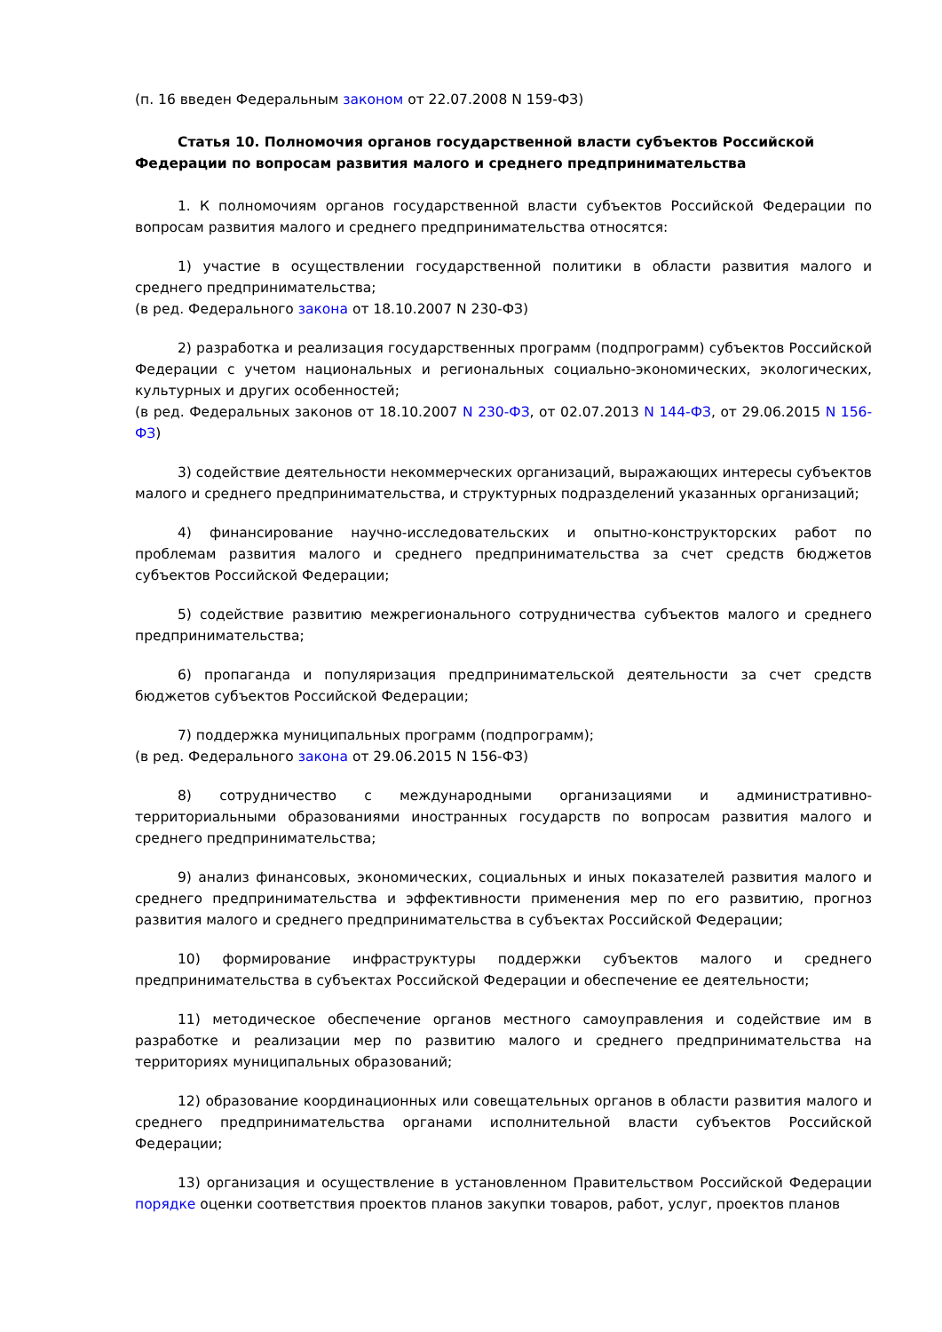(п. 16 введен Федеральным законом от 22.07.2008 N 159-ФЗ)
Статья 10. Полномочия органов государственной власти субъектов Российской Федерации по вопросам развития малого и среднего предпринимательства
1. К полномочиям органов государственной власти субъектов Российской Федерации по вопросам развития малого и среднего предпринимательства относятся:
1) участие в осуществлении государственной политики в области развития малого и среднего предпринимательства;
(в ред. Федерального закона от 18.10.2007 N 230-ФЗ)
2) разработка и реализация государственных программ (подпрограмм) субъектов Российской Федерации с учетом национальных и региональных социально-экономических, экологических, культурных и других особенностей;
(в ред. Федеральных законов от 18.10.2007 N 230-ФЗ, от 02.07.2013 N 144-ФЗ, от 29.06.2015 N 156-ФЗ)
3) содействие деятельности некоммерческих организаций, выражающих интересы субъектов малого и среднего предпринимательства, и структурных подразделений указанных организаций;
4) финансирование научно-исследовательских и опытно-конструкторских работ по проблемам развития малого и среднего предпринимательства за счет средств бюджетов субъектов Российской Федерации;
5) содействие развитию межрегионального сотрудничества субъектов малого и среднего предпринимательства;
6) пропаганда и популяризация предпринимательской деятельности за счет средств бюджетов субъектов Российской Федерации;
7) поддержка муниципальных программ (подпрограмм);
(в ред. Федерального закона от 29.06.2015 N 156-ФЗ)
8) сотрудничество с международными организациями и административно-территориальными образованиями иностранных государств по вопросам развития малого и среднего предпринимательства;
9) анализ финансовых, экономических, социальных и иных показателей развития малого и среднего предпринимательства и эффективности применения мер по его развитию, прогноз развития малого и среднего предпринимательства в субъектах Российской Федерации;
10) формирование инфраструктуры поддержки субъектов малого и среднего предпринимательства в субъектах Российской Федерации и обеспечение ее деятельности;
11) методическое обеспечение органов местного самоуправления и содействие им в разработке и реализации мер по развитию малого и среднего предпринимательства на территориях муниципальных образований;
12) образование координационных или совещательных органов в области развития малого и среднего предпринимательства органами исполнительной власти субъектов Российской Федерации;
13) организация и осуществление в установленном Правительством Российской Федерации порядке оценки соответствия проектов планов закупки товаров, работ, услуг, проектов планов